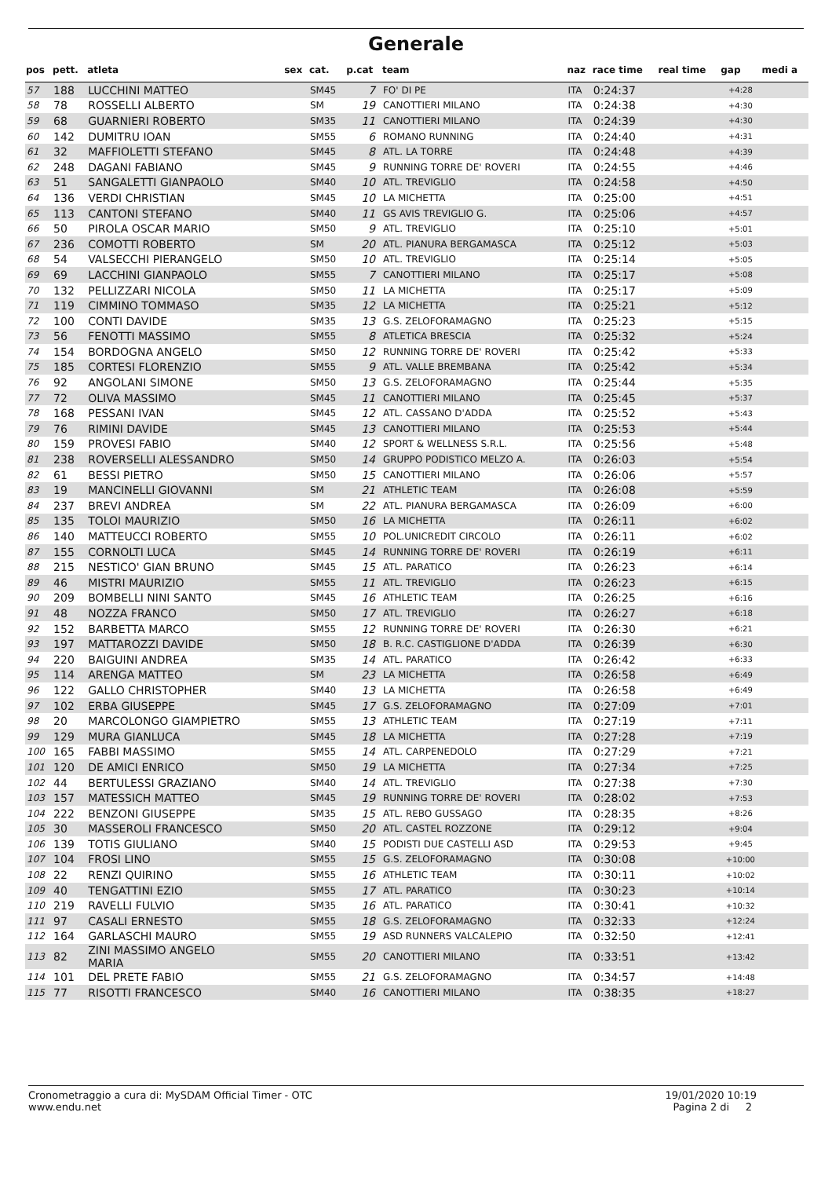Generale
| pos | pett. | atleta | sex | cat. | p.cat | team | naz | race time | real time | gap | medi a |
| --- | --- | --- | --- | --- | --- | --- | --- | --- | --- | --- | --- |
| 57 | 188 | LUCCHINI MATTEO | | SM45 | 7 | FO' DI PE | ITA | 0:24:37 | | +4:28 | |
| 58 | 78 | ROSSELLI ALBERTO | | SM | 19 | CANOTTIERI MILANO | ITA | 0:24:38 | | +4:30 | |
| 59 | 68 | GUARNIERI ROBERTO | | SM35 | 11 | CANOTTIERI MILANO | ITA | 0:24:39 | | +4:30 | |
| 60 | 142 | DUMITRU IOAN | | SM55 | 6 | ROMANO RUNNING | ITA | 0:24:40 | | +4:31 | |
| 61 | 32 | MAFFIOLETTI STEFANO | | SM45 | 8 | ATL. LA TORRE | ITA | 0:24:48 | | +4:39 | |
| 62 | 248 | DAGANI FABIANO | | SM45 | 9 | RUNNING TORRE DE' ROVERI | ITA | 0:24:55 | | +4:46 | |
| 63 | 51 | SANGALETTI GIANPAOLO | | SM40 | 10 | ATL. TREVIGLIO | ITA | 0:24:58 | | +4:50 | |
| 64 | 136 | VERDI CHRISTIAN | | SM45 | 10 | LA MICHETTA | ITA | 0:25:00 | | +4:51 | |
| 65 | 113 | CANTONI STEFANO | | SM40 | 11 | GS AVIS TREVIGLIO G. | ITA | 0:25:06 | | +4:57 | |
| 66 | 50 | PIROLA OSCAR MARIO | | SM50 | 9 | ATL. TREVIGLIO | ITA | 0:25:10 | | +5:01 | |
| 67 | 236 | COMOTTI ROBERTO | | SM | 20 | ATL. PIANURA BERGAMASCA | ITA | 0:25:12 | | +5:03 | |
| 68 | 54 | VALSECCHI PIERANGELO | | SM50 | 10 | ATL. TREVIGLIO | ITA | 0:25:14 | | +5:05 | |
| 69 | 69 | LACCHINI GIANPAOLO | | SM55 | 7 | CANOTTIERI MILANO | ITA | 0:25:17 | | +5:08 | |
| 70 | 132 | PELLIZZARI NICOLA | | SM50 | 11 | LA MICHETTA | ITA | 0:25:17 | | +5:09 | |
| 71 | 119 | CIMMINO TOMMASO | | SM35 | 12 | LA MICHETTA | ITA | 0:25:21 | | +5:12 | |
| 72 | 100 | CONTI DAVIDE | | SM35 | 13 | G.S. ZELOFORAMAGNO | ITA | 0:25:23 | | +5:15 | |
| 73 | 56 | FENOTTI MASSIMO | | SM55 | 8 | ATLETICA BRESCIA | ITA | 0:25:32 | | +5:24 | |
| 74 | 154 | BORDOGNA ANGELO | | SM50 | 12 | RUNNING TORRE DE' ROVERI | ITA | 0:25:42 | | +5:33 | |
| 75 | 185 | CORTESI FLORENZIO | | SM55 | 9 | ATL. VALLE BREMBANA | ITA | 0:25:42 | | +5:34 | |
| 76 | 92 | ANGOLANI SIMONE | | SM50 | 13 | G.S. ZELOFORAMAGNO | ITA | 0:25:44 | | +5:35 | |
| 77 | 72 | OLIVA MASSIMO | | SM45 | 11 | CANOTTIERI MILANO | ITA | 0:25:45 | | +5:37 | |
| 78 | 168 | PESSANI IVAN | | SM45 | 12 | ATL. CASSANO D'ADDA | ITA | 0:25:52 | | +5:43 | |
| 79 | 76 | RIMINI DAVIDE | | SM45 | 13 | CANOTTIERI MILANO | ITA | 0:25:53 | | +5:44 | |
| 80 | 159 | PROVESI FABIO | | SM40 | 12 | SPORT & WELLNESS S.R.L. | ITA | 0:25:56 | | +5:48 | |
| 81 | 238 | ROVERSELLI ALESSANDRO | | SM50 | 14 | GRUPPO PODISTICO MELZO A. | ITA | 0:26:03 | | +5:54 | |
| 82 | 61 | BESSI PIETRO | | SM50 | 15 | CANOTTIERI MILANO | ITA | 0:26:06 | | +5:57 | |
| 83 | 19 | MANCINELLI GIOVANNI | | SM | 21 | ATHLETIC TEAM | ITA | 0:26:08 | | +5:59 | |
| 84 | 237 | BREVI ANDREA | | SM | 22 | ATL. PIANURA BERGAMASCA | ITA | 0:26:09 | | +6:00 | |
| 85 | 135 | TOLOI MAURIZIO | | SM50 | 16 | LA MICHETTA | ITA | 0:26:11 | | +6:02 | |
| 86 | 140 | MATTEUCCI ROBERTO | | SM55 | 10 | POL.UNICREDIT CIRCOLO | ITA | 0:26:11 | | +6:02 | |
| 87 | 155 | CORNOLTI LUCA | | SM45 | 14 | RUNNING TORRE DE' ROVERI | ITA | 0:26:19 | | +6:11 | |
| 88 | 215 | NESTICO' GIAN BRUNO | | SM45 | 15 | ATL. PARATICO | ITA | 0:26:23 | | +6:14 | |
| 89 | 46 | MISTRI MAURIZIO | | SM55 | 11 | ATL. TREVIGLIO | ITA | 0:26:23 | | +6:15 | |
| 90 | 209 | BOMBELLI NINI SANTO | | SM45 | 16 | ATHLETIC TEAM | ITA | 0:26:25 | | +6:16 | |
| 91 | 48 | NOZZA FRANCO | | SM50 | 17 | ATL. TREVIGLIO | ITA | 0:26:27 | | +6:18 | |
| 92 | 152 | BARBETTA MARCO | | SM55 | 12 | RUNNING TORRE DE' ROVERI | ITA | 0:26:30 | | +6:21 | |
| 93 | 197 | MATTAROZZI DAVIDE | | SM50 | 18 | B. R.C. CASTIGLIONE D'ADDA | ITA | 0:26:39 | | +6:30 | |
| 94 | 220 | BAIGUINI ANDREA | | SM35 | 14 | ATL. PARATICO | ITA | 0:26:42 | | +6:33 | |
| 95 | 114 | ARENGA MATTEO | | SM | 23 | LA MICHETTA | ITA | 0:26:58 | | +6:49 | |
| 96 | 122 | GALLO CHRISTOPHER | | SM40 | 13 | LA MICHETTA | ITA | 0:26:58 | | +6:49 | |
| 97 | 102 | ERBA GIUSEPPE | | SM45 | 17 | G.S. ZELOFORAMAGNO | ITA | 0:27:09 | | +7:01 | |
| 98 | 20 | MARCOLONGO GIAMPIETRO | | SM55 | 13 | ATHLETIC TEAM | ITA | 0:27:19 | | +7:11 | |
| 99 | 129 | MURA GIANLUCA | | SM45 | 18 | LA MICHETTA | ITA | 0:27:28 | | +7:19 | |
| 100 | 165 | FABBI MASSIMO | | SM55 | 14 | ATL. CARPENEDOLO | ITA | 0:27:29 | | +7:21 | |
| 101 | 120 | DE AMICI ENRICO | | SM50 | 19 | LA MICHETTA | ITA | 0:27:34 | | +7:25 | |
| 102 | 44 | BERTULESSI GRAZIANO | | SM40 | 14 | ATL. TREVIGLIO | ITA | 0:27:38 | | +7:30 | |
| 103 | 157 | MATESSICH MATTEO | | SM45 | 19 | RUNNING TORRE DE' ROVERI | ITA | 0:28:02 | | +7:53 | |
| 104 | 222 | BENZONI GIUSEPPE | | SM35 | 15 | ATL. REBO GUSSAGO | ITA | 0:28:35 | | +8:26 | |
| 105 | 30 | MASSEROLI FRANCESCO | | SM50 | 20 | ATL. CASTEL ROZZONE | ITA | 0:29:12 | | +9:04 | |
| 106 | 139 | TOTIS GIULIANO | | SM40 | 15 | PODISTI DUE CASTELLI ASD | ITA | 0:29:53 | | +9:45 | |
| 107 | 104 | FROSI LINO | | SM55 | 15 | G.S. ZELOFORAMAGNO | ITA | 0:30:08 | | +10:00 | |
| 108 | 22 | RENZI QUIRINO | | SM55 | 16 | ATHLETIC TEAM | ITA | 0:30:11 | | +10:02 | |
| 109 | 40 | TENGATTINI EZIO | | SM55 | 17 | ATL. PARATICO | ITA | 0:30:23 | | +10:14 | |
| 110 | 219 | RAVELLI FULVIO | | SM35 | 16 | ATL. PARATICO | ITA | 0:30:41 | | +10:32 | |
| 111 | 97 | CASALI ERNESTO | | SM55 | 18 | G.S. ZELOFORAMAGNO | ITA | 0:32:33 | | +12:24 | |
| 112 | 164 | GARLASCHI MAURO | | SM55 | 19 | ASD RUNNERS VALCALEPIO | ITA | 0:32:50 | | +12:41 | |
| 113 | 82 | ZINI MASSIMO ANGELO MARIA | | SM55 | 20 | CANOTTIERI MILANO | ITA | 0:33:51 | | +13:42 | |
| 114 | 101 | DEL PRETE FABIO | | SM55 | 21 | G.S. ZELOFORAMAGNO | ITA | 0:34:57 | | +14:48 | |
| 115 | 77 | RISOTTI FRANCESCO | | SM40 | 16 | CANOTTIERI MILANO | ITA | 0:38:35 | | +18:27 | |
Cronometraggio a cura di: MySDAM Official Timer - OTC
www.endu.net
19/01/2020 10:19
Pagina 2 di 2